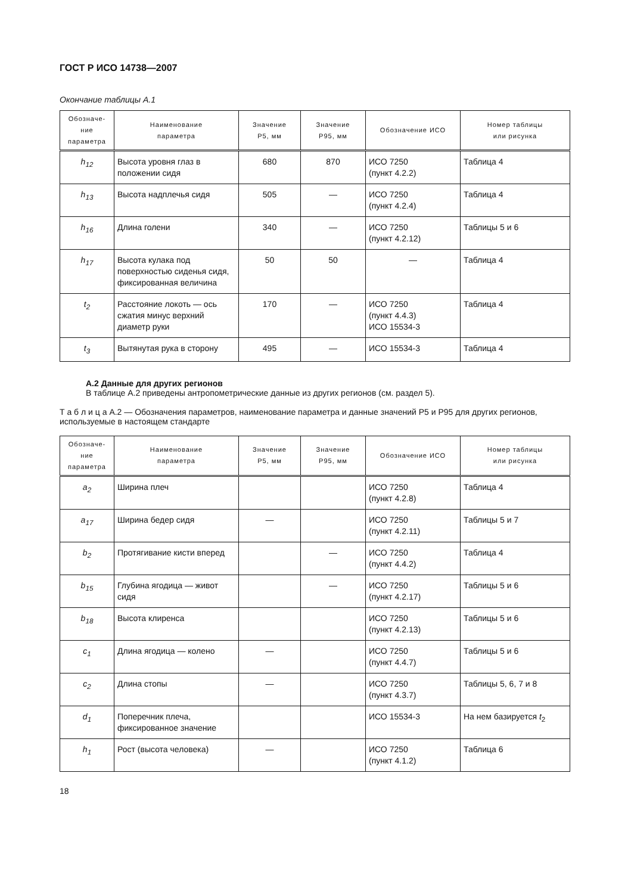ГОСТ Р ИСО 14738—2007
Окончание таблицы А.1
| Обозначе- ние параметра | Наименование параметра | Значение Р5, мм | Значение Р95, мм | Обозначение ИСО | Номер таблицы или рисунка |
| --- | --- | --- | --- | --- | --- |
| h<sub>12</sub> | Высота уровня глаз в положении сидя | 680 | 870 | ИСО 7250 (пункт 4.2.2) | Таблица 4 |
| h<sub>13</sub> | Высота надплечья сидя | 505 | — | ИСО 7250 (пункт 4.2.4) | Таблица 4 |
| h<sub>16</sub> | Длина голени | 340 | — | ИСО 7250 (пункт 4.2.12) | Таблицы 5 и 6 |
| h<sub>17</sub> | Высота кулака под поверхностью сиденья сидя, фиксированная величина | 50 | 50 | — | Таблица 4 |
| t<sub>2</sub> | Расстояние локоть — ось сжатия минус верхний диаметр руки | 170 | — | ИСО 7250 (пункт 4.4.3) ИСО 15534-3 | Таблица 4 |
| t<sub>3</sub> | Вытянутая рука в сторону | 495 | — | ИСО 15534-3 | Таблица 4 |
А.2 Данные для других регионов
В таблице А.2 приведены антропометрические данные из других регионов (см. раздел 5).
Т а б л и ц а А.2 — Обозначения параметров, наименование параметра и данные значений Р5 и Р95 для других регионов, используемые в настоящем стандарте
| Обозначе- ние параметра | Наименование параметра | Значение Р5, мм | Значение Р95, мм | Обозначение ИСО | Номер таблицы или рисунка |
| --- | --- | --- | --- | --- | --- |
| a<sub>2</sub> | Ширина плеч | | | ИСО 7250 (пункт 4.2.8) | Таблица 4 |
| a<sub>17</sub> | Ширина бедер сидя | — | | ИСО 7250 (пункт 4.2.11) | Таблицы 5 и 7 |
| b<sub>2</sub> | Протягивание кисти вперед | | — | ИСО 7250 (пункт 4.4.2) | Таблица 4 |
| b<sub>15</sub> | Глубина ягодица — живот сидя | | — | ИСО 7250 (пункт 4.2.17) | Таблицы 5 и 6 |
| b<sub>18</sub> | Высота клиренса | | | ИСО 7250 (пункт 4.2.13) | Таблицы 5 и 6 |
| c<sub>1</sub> | Длина ягодица — колено | — | | ИСО 7250 (пункт 4.4.7) | Таблицы 5 и 6 |
| c<sub>2</sub> | Длина стопы | — | | ИСО 7250 (пункт 4.3.7) | Таблицы 5, 6, 7 и 8 |
| d<sub>1</sub> | Поперечник плеча, фиксированное значение | | | ИСО 15534-3 | На нем базируется t<sub>2</sub> |
| h<sub>1</sub> | Рост (высота человека) | — | | ИСО 7250 (пункт 4.1.2) | Таблица 6 |
18